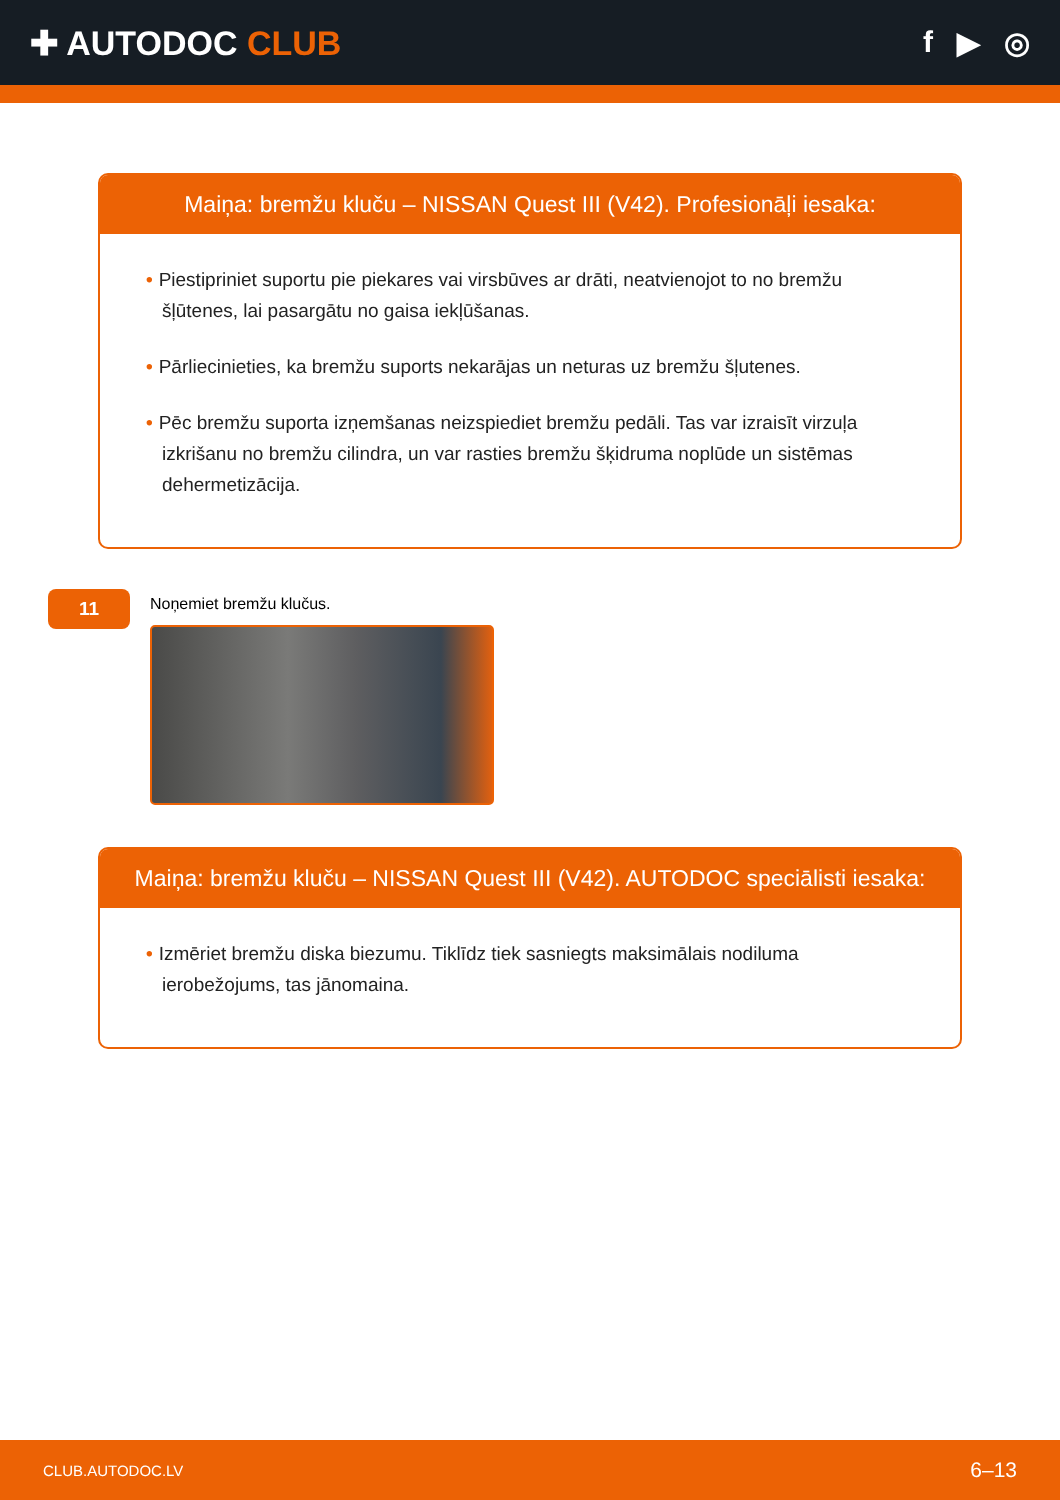✚ AUTODOC CLUB f ▶ ◎
Maiņa: bremžu kluču – NISSAN Quest III (V42). Profesionāļi iesaka:
• Piestipriniet suportu pie piekares vai virsbūves ar drāti, neatvienojot to no bremžu šļūtenes, lai pasargātu no gaisa iekļūšanas.
• Pārliecinieties, ka bremžu suports nekarājas un neturas uz bremžu šļutenes.
• Pēc bremžu suporta izņemšanas neizspiediet bremžu pedāli. Tas var izraisīt virzuļa izkrišanu no bremžu cilindra, un var rasties bremžu šķidruma noplūde un sistēmas dehermetizācija.
11
Noņemiet bremžu klučus.
Maiņa: bremžu kluču – NISSAN Quest III (V42). AUTODOC speciālisti iesaka:
• Izmēriet bremžu diska biezumu. Tiklīdz tiek sasniegts maksimālais nodiluma ierobežojums, tas jānomaina.
CLUB.AUTODOC.LV 6–13